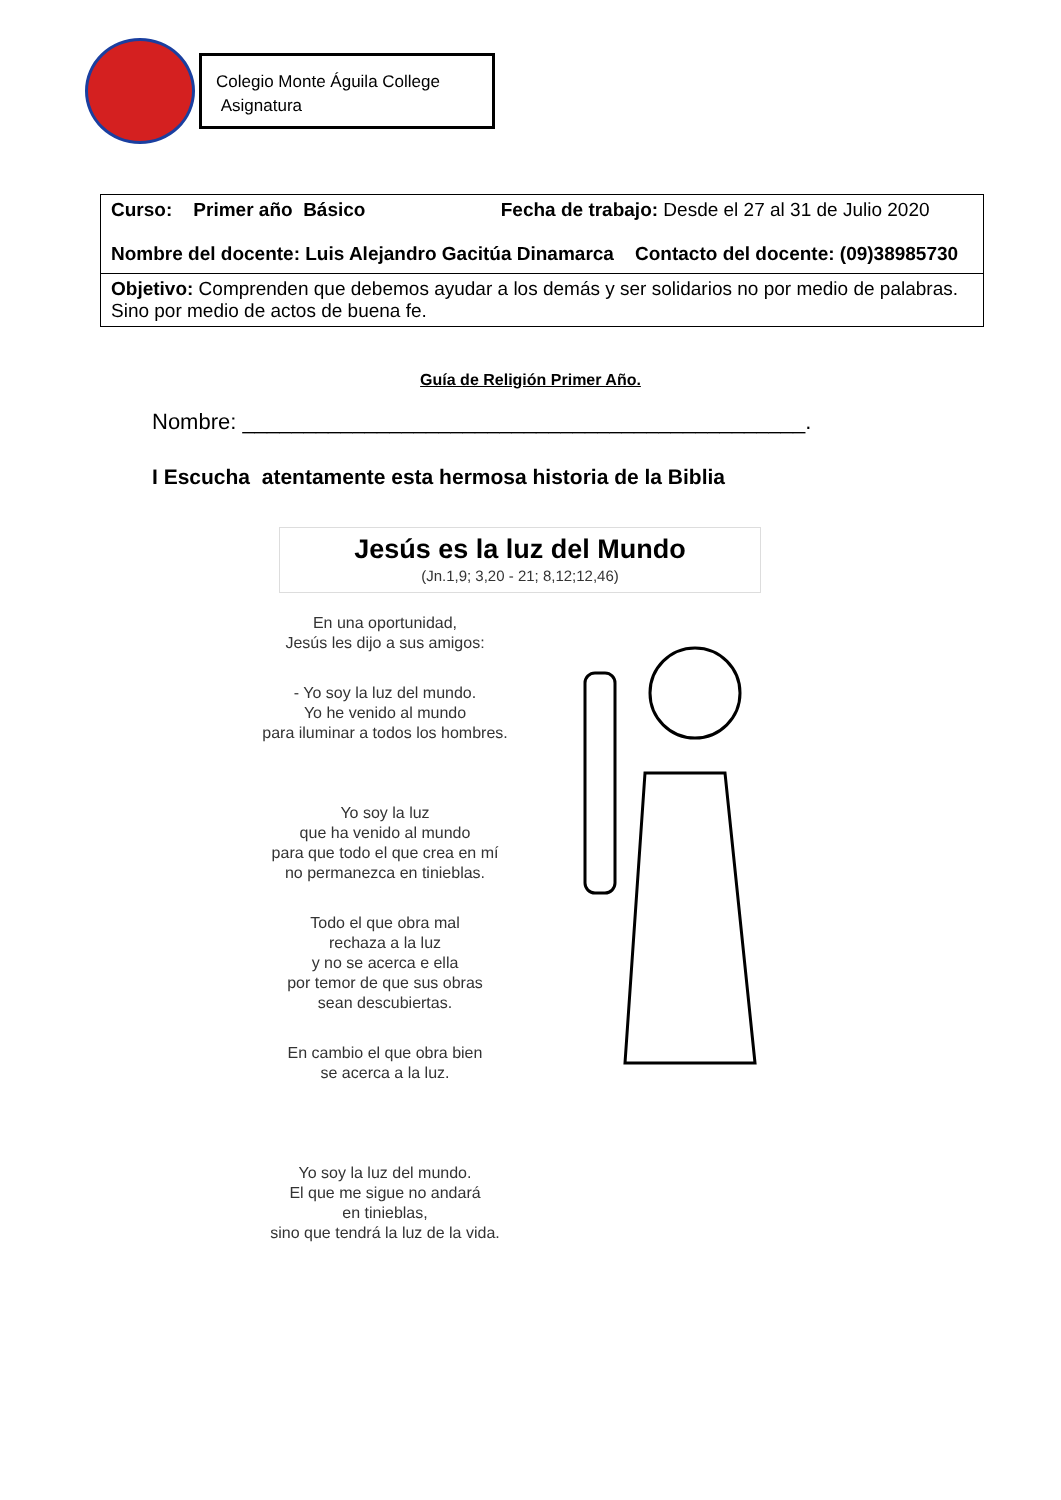Colegio Monte Águila College
Asignatura
| Curso: Primer año Básico Fecha de trabajo: Desde el 27 al 31 de Julio 2020 Nombre del docente: Luis Alejandro Gacitúa Dinamarca Contacto del docente: (09)38985730 |
| Objetivo: Comprenden que debemos ayudar a los demás y ser solidarios no por medio de palabras. Sino por medio de actos de buena fe. |
Guía de Religión Primer Año.
Nombre: ______________________________________________.
I Escucha atentamente esta hermosa historia de la Biblia
Jesús es la luz del Mundo
(Jn.1,9; 3,20 - 21; 8,12;12,46)
En una oportunidad,
Jesús les dijo a sus amigos:
- Yo soy la luz del mundo.
Yo he venido al mundo
para iluminar a todos los hombres.
Yo soy la luz
que ha venido al mundo
para que todo el que crea en mí
no permanezca en tinieblas.
Todo el que obra mal
rechaza a la luz
y no se acerca e ella
por temor de que sus obras
sean descubiertas.
En cambio el que obra bien
se acerca a la luz.
Yo soy la luz del mundo.
El que me sigue no andará
en tinieblas,
sino que tendrá la luz de la vida.